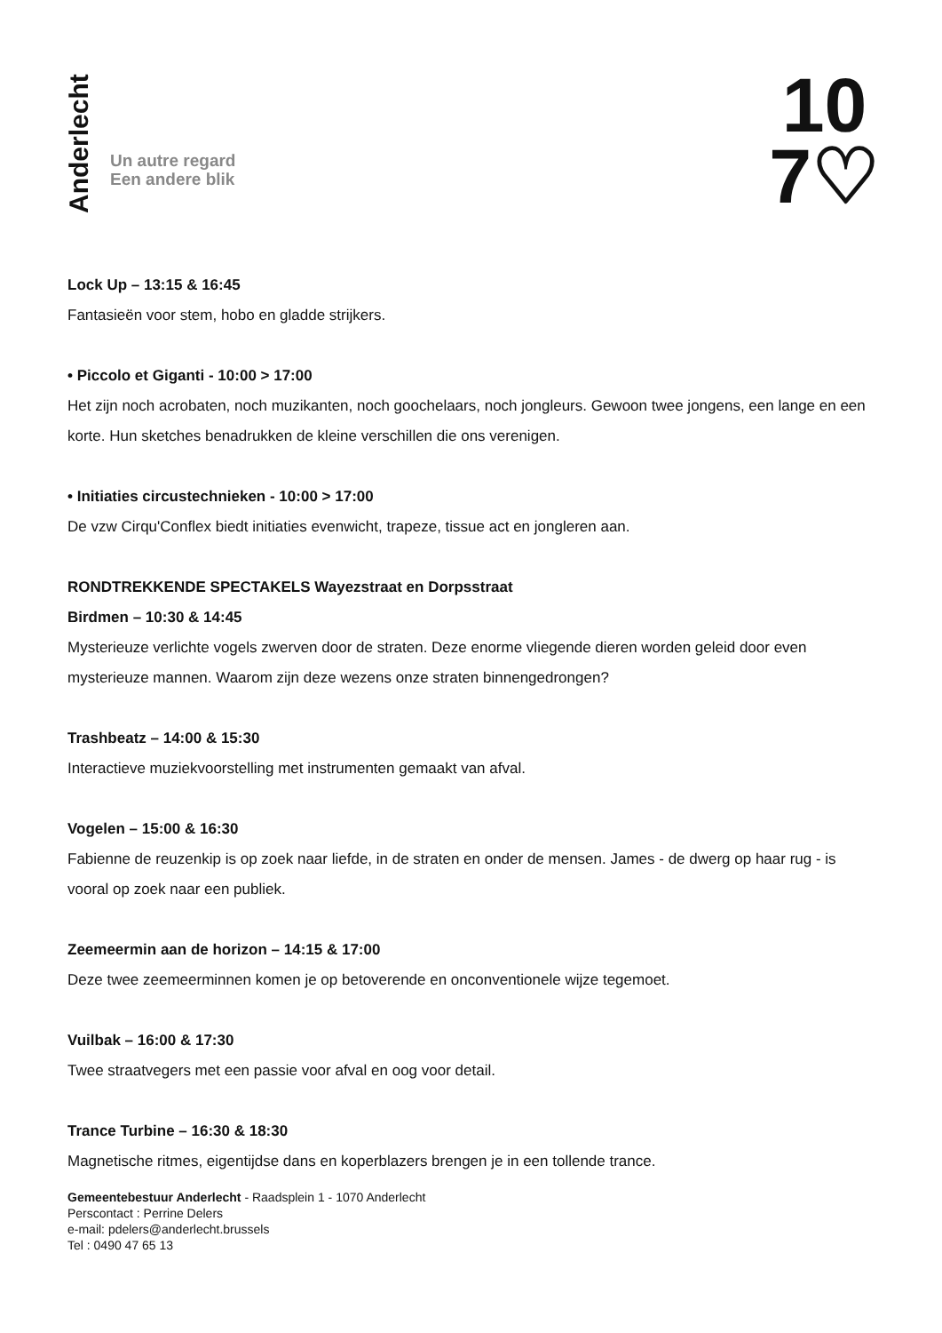Anderlecht
Un autre regard
Een andere blik
10
7♡
Lock Up – 13:15 & 16:45
Fantasieën voor stem, hobo en gladde strijkers.
• Piccolo et Giganti - 10:00 > 17:00
Het zijn noch acrobaten, noch muzikanten, noch goochelaars, noch jongleurs. Gewoon twee jongens, een lange en een korte. Hun sketches benadrukken de kleine verschillen die ons verenigen.
• Initiaties circustechnieken - 10:00 > 17:00
De vzw Cirqu'Conflex biedt initiaties evenwicht, trapeze, tissue act en jongleren aan.
RONDTREKKENDE SPECTAKELS Wayezstraat en Dorpsstraat
Birdmen – 10:30 & 14:45
Mysterieuze verlichte vogels zwerven door de straten. Deze enorme vliegende dieren worden geleid door even mysterieuze mannen. Waarom zijn deze wezens onze straten binnengedrongen?
Trashbeatz – 14:00 & 15:30
Interactieve muziekvoorstelling met instrumenten gemaakt van afval.
Vogelen – 15:00 & 16:30
Fabienne de reuzenkip is op zoek naar liefde, in de straten en onder de mensen. James - de dwerg op haar rug - is vooral op zoek naar een publiek.
Zeemeermin aan de horizon – 14:15 & 17:00
Deze twee zeemeerminnen komen je op betoverende en onconventionele wijze tegemoet.
Vuilbak – 16:00 & 17:30
Twee straatvegers met een passie voor afval en oog voor detail.
Trance Turbine – 16:30 & 18:30
Magnetische ritmes, eigentijdse dans en koperblazers brengen je in een tollende trance.
Gemeentebestuur Anderlecht - Raadsplein 1 - 1070 Anderlecht
Perscontact : Perrine Delers
e-mail: pdelers@anderlecht.brussels
Tel : 0490 47 65 13